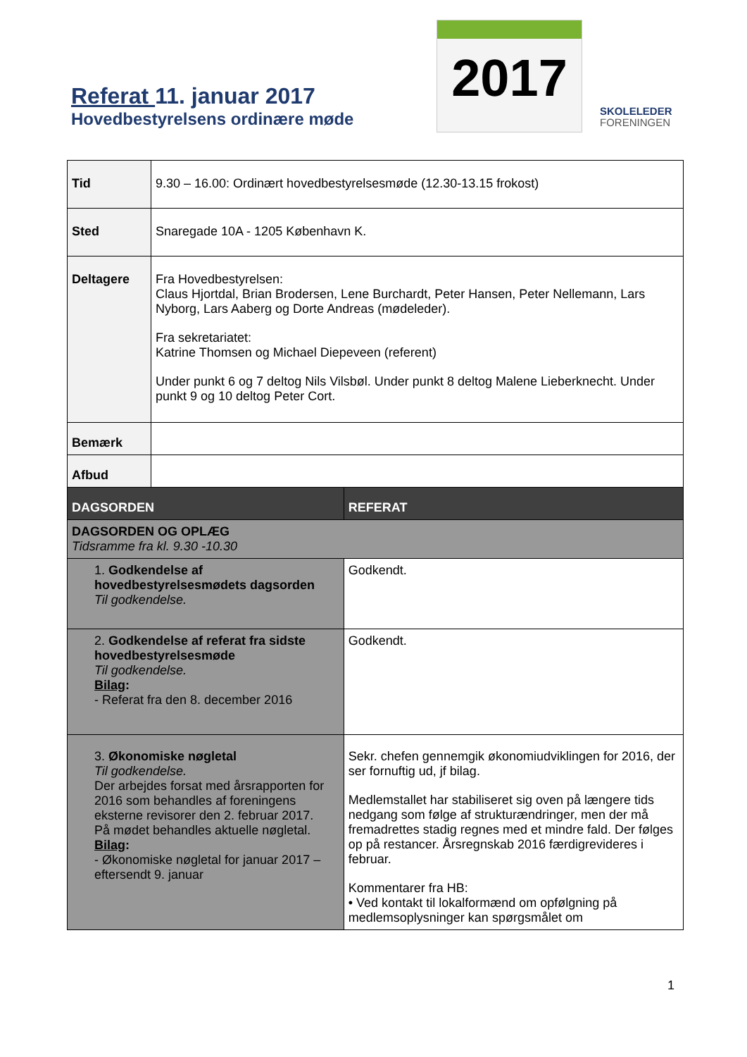Referat 11. januar 2017
Hovedbestyrelsens ordinære møde
2017
SKOLELEDER
FORENINGEN
| Tid | 9.30 – 16.00: Ordinært hovedbestyrelsesmøde (12.30-13.15 frokost) | |
| Sted | Snaregade 10A - 1205 København K. | |
| Deltagere | Fra Hovedbestyrelsen: Claus Hjortdal, Brian Brodersen, Lene Burchardt, Peter Hansen, Peter Nellemann, Lars Nyborg, Lars Aaberg og Dorte Andreas (mødeleder). Fra sekretariatet: Katrine Thomsen og Michael Diepeveen (referent) Under punkt 6 og 7 deltog Nils Vilsbøl. Under punkt 8 deltog Malene Lieberknecht. Under punkt 9 og 10 deltog Peter Cort. | |
| Bemærk | | |
| Afbud | | |
| DAGSORDEN | | REFERAT |
| DAGSORDEN OG OPLÆG Tidsramme fra kl. 9.30 -10.30 | | |
| 1. Godkendelse af hovedbestyrelsesmødets dagsorden Til godkendelse. | | Godkendt. |
| 2. Godkendelse af referat fra sidste hovedbestyrelsesmøde Til godkendelse. Bilag : - Referat fra den 8. december 2016 | | Godkendt. |
| 3. Økonomiske nøgletal Til godkendelse. Der arbejdes forsat med årsrapporten for 2016 som behandles af foreningens eksterne revisorer den 2. februar 2017. På mødet behandles aktuelle nøgletal. Bilag : - Økonomiske nøgletal for januar 2017 – eftersendt 9. januar | | Sekr. chefen gennemgik økonomiudviklingen for 2016, der ser fornuftig ud, jf bilag. Medlemstallet har stabiliseret sig oven på længere tids nedgang som følge af strukturændringer, men der må fremadrettes stadig regnes med et mindre fald. Der følges op på restancer. Årsregnskab 2016 færdigrevideres i februar. Kommentarer fra HB: • Ved kontakt til lokalformænd om opfølgning på medlemsoplysninger kan spørgsmålet om |
1